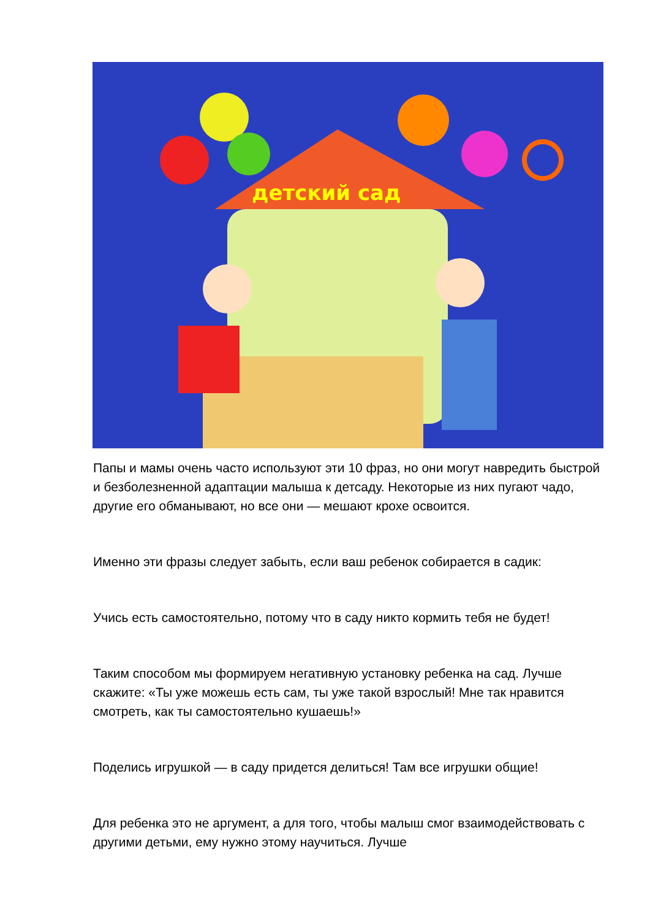детский сад
Папы и мамы очень часто используют эти 10 фраз, но они могут навредить быстрой и безболезненной адаптации малыша к детсаду. Некоторые из них пугают чадо, другие его обманывают, но все они — мешают крохе освоится.
Именно эти фразы следует забыть, если ваш ребенок собирается в садик:
Учись есть самостоятельно, потому что в саду никто кормить тебя не будет!
Таким способом мы формируем негативную установку ребенка на сад. Лучше скажите: «Ты уже можешь есть сам, ты уже такой взрослый! Мне так нравится смотреть, как ты самостоятельно кушаешь!»
Поделись игрушкой — в саду придется делиться! Там все игрушки общие!
Для ребенка это не аргумент, а для того, чтобы малыш смог взаимодействовать с другими детьми, ему нужно этому научиться. Лучше